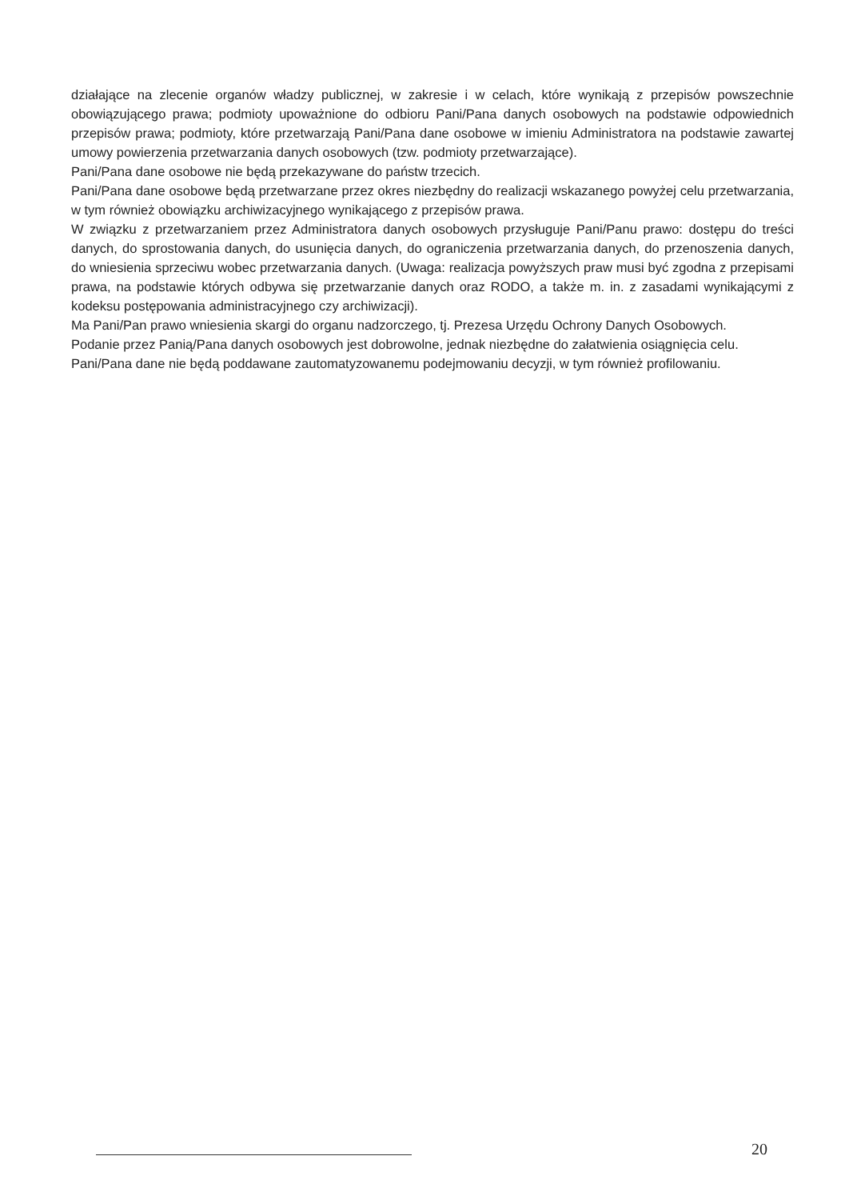działające na zlecenie organów władzy publicznej, w zakresie i w celach, które wynikają z przepisów powszechnie obowiązującego prawa; podmioty upoważnione do odbioru Pani/Pana danych osobowych na podstawie odpowiednich przepisów prawa; podmioty, które przetwarzają Pani/Pana dane osobowe w imieniu Administratora na podstawie zawartej umowy powierzenia przetwarzania danych osobowych (tzw. podmioty przetwarzające).
Pani/Pana dane osobowe nie będą przekazywane do państw trzecich.
Pani/Pana dane osobowe będą przetwarzane przez okres niezbędny do realizacji wskazanego powyżej celu przetwarzania, w tym również obowiązku archiwizacyjnego wynikającego z przepisów prawa.
W związku z przetwarzaniem przez Administratora danych osobowych przysługuje Pani/Panu prawo: dostępu do treści danych, do sprostowania danych, do usunięcia danych, do ograniczenia przetwarzania danych, do przenoszenia danych, do wniesienia sprzeciwu wobec przetwarzania danych. (Uwaga: realizacja powyższych praw musi być zgodna z przepisami prawa, na podstawie których odbywa się przetwarzanie danych oraz RODO, a także m. in. z zasadami wynikającymi z kodeksu postępowania administracyjnego czy archiwizacji).
Ma Pani/Pan prawo wniesienia skargi do organu nadzorczego, tj. Prezesa Urzędu Ochrony Danych Osobowych.
Podanie przez Panią/Pana danych osobowych jest dobrowolne, jednak niezbędne do załatwienia osiągnięcia celu.
Pani/Pana dane nie będą poddawane zautomatyzowanemu podejmowaniu decyzji, w tym również profilowaniu.
20